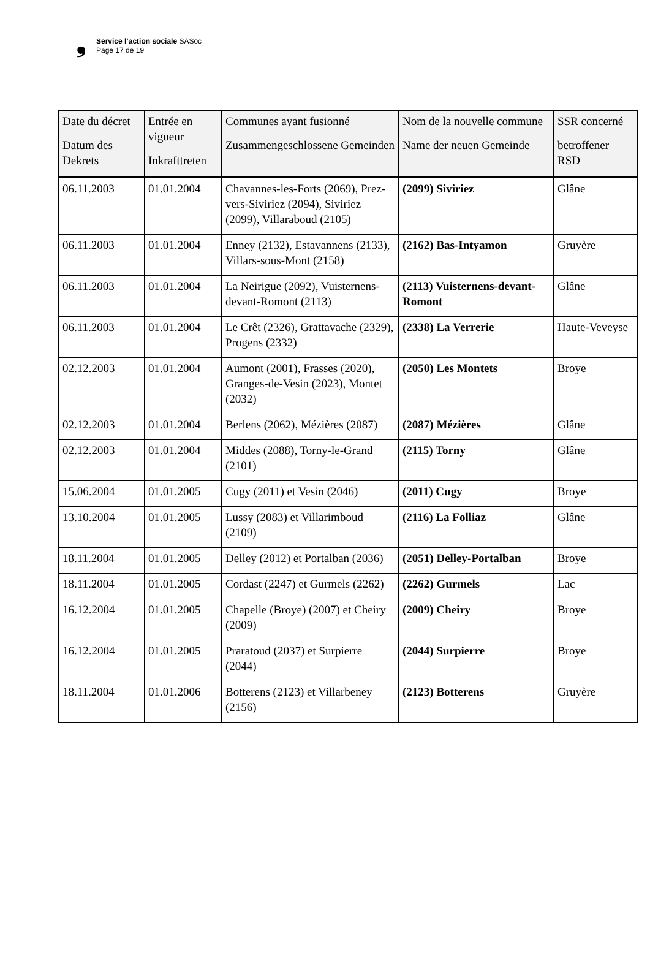❟
Service l’action sociale SASoc
Page 17 de 19
| Date du décret Datum des Dekrets | Entrée en vigueur Inkrafttreten | Communes ayant fusionné Zusammengeschlossene Gemeinden | Nom de la nouvelle commune Name der neuen Gemeinde | SSR concerné betroffener RSD |
| --- | --- | --- | --- | --- |
| 06.11.2003 | 01.01.2004 | Chavannes-les-Forts (2069), Prez-vers-Siviriez (2094), Siviriez (2099), Villaraboud (2105) | (2099) Siviriez | Glâne |
| 06.11.2003 | 01.01.2004 | Enney (2132), Estavannens (2133), Villars-sous-Mont (2158) | (2162) Bas-Intyamon | Gruyère |
| 06.11.2003 | 01.01.2004 | La Neirigue (2092), Vuisternens-devant-Romont (2113) | (2113) Vuisternens-devant-Romont | Glâne |
| 06.11.2003 | 01.01.2004 | Le Crêt (2326), Grattavache (2329), Progens (2332) | (2338) La Verrerie | Haute-Veveyse |
| 02.12.2003 | 01.01.2004 | Aumont (2001), Frasses (2020), Granges-de-Vesin (2023), Montet (2032) | (2050) Les Montets | Broye |
| 02.12.2003 | 01.01.2004 | Berlens (2062), Mézières (2087) | (2087) Mézières | Glâne |
| 02.12.2003 | 01.01.2004 | Middes (2088), Torny-le-Grand (2101) | (2115) Torny | Glâne |
| 15.06.2004 | 01.01.2005 | Cugy (2011) et Vesin (2046) | (2011) Cugy | Broye |
| 13.10.2004 | 01.01.2005 | Lussy (2083) et Villarimboud (2109) | (2116) La Folliaz | Glâne |
| 18.11.2004 | 01.01.2005 | Delley (2012) et Portalban (2036) | (2051) Delley-Portalban | Broye |
| 18.11.2004 | 01.01.2005 | Cordast (2247) et Gurmels (2262) | (2262) Gurmels | Lac |
| 16.12.2004 | 01.01.2005 | Chapelle (Broye) (2007) et Cheiry (2009) | (2009) Cheiry | Broye |
| 16.12.2004 | 01.01.2005 | Praratoud (2037) et Surpierre (2044) | (2044) Surpierre | Broye |
| 18.11.2004 | 01.01.2006 | Botterens (2123) et Villarbeney (2156) | (2123) Botterens | Gruyère |